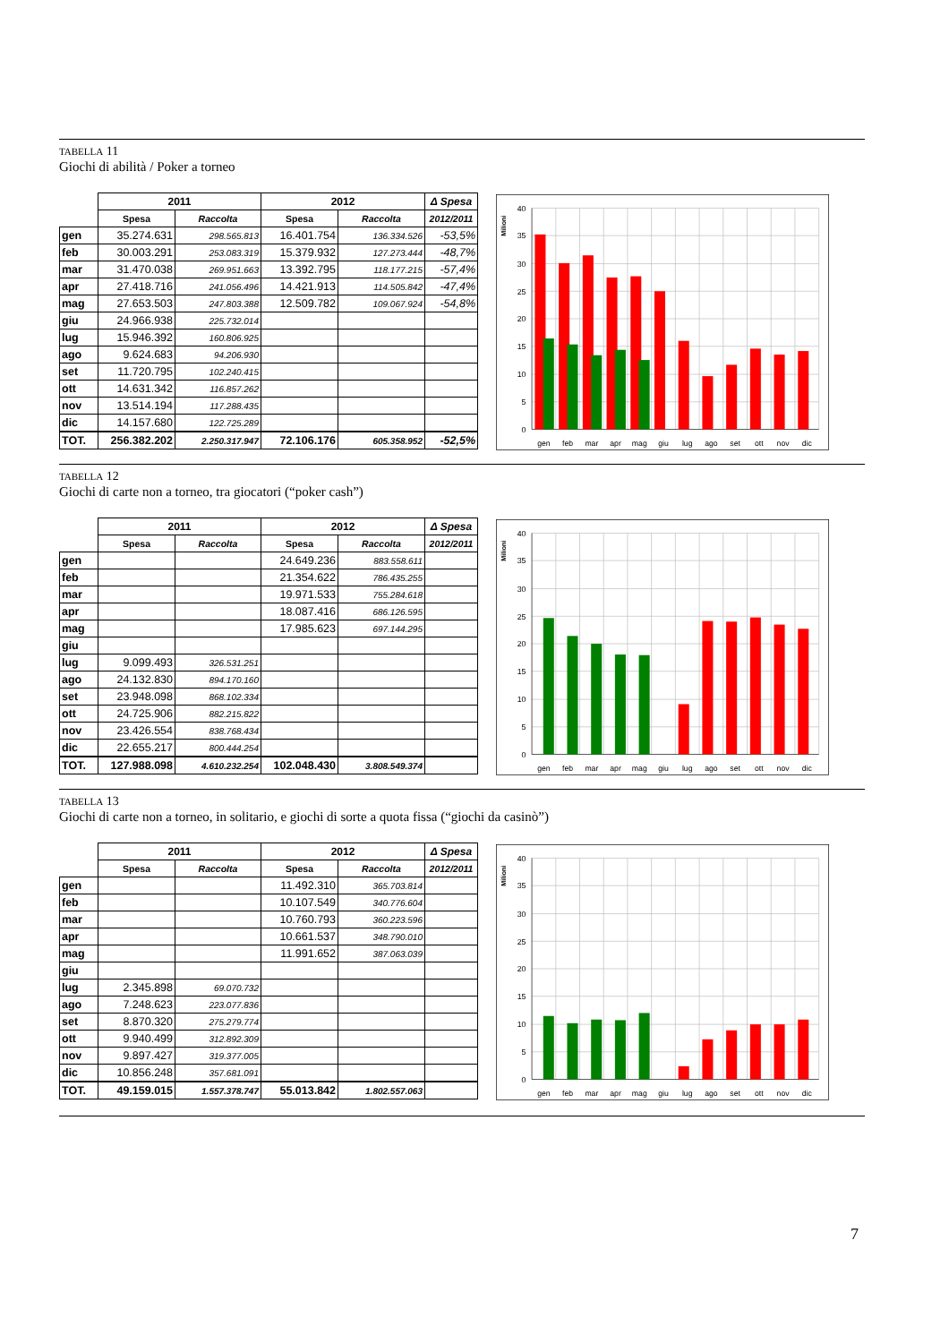TABELLA 11
Giochi di abilità / Poker a torneo
| | 2011 | | 2012 | | Δ Spesa |
| --- | --- | --- | --- | --- | --- |
| | Spesa | Raccolta | Spesa | Raccolta | 2012/2011 |
| gen | 35.274.631 | 298.565.813 | 16.401.754 | 136.334.526 | -53,5% |
| feb | 30.003.291 | 253.083.319 | 15.379.932 | 127.273.444 | -48,7% |
| mar | 31.470.038 | 269.951.663 | 13.392.795 | 118.177.215 | -57,4% |
| apr | 27.418.716 | 241.056.496 | 14.421.913 | 114.505.842 | -47,4% |
| mag | 27.653.503 | 247.803.388 | 12.509.782 | 109.067.924 | -54,8% |
| giu | 24.966.938 | 225.732.014 | | | |
| lug | 15.946.392 | 160.806.925 | | | |
| ago | 9.624.683 | 94.206.930 | | | |
| set | 11.720.795 | 102.240.415 | | | |
| ott | 14.631.342 | 116.857.262 | | | |
| nov | 13.514.194 | 117.288.435 | | | |
| dic | 14.157.680 | 122.725.289 | | | |
| TOT. | 256.382.202 | 2.250.317.947 | 72.106.176 | 605.358.952 | -52,5% |
40
35
30
25
20
15
10
5
0
Milioni
gen
feb
mar
apr
mag
giu
lug
ago
set
ott
nov
dic
TABELLA 12
Giochi di carte non a torneo, tra giocatori (“poker cash”)
| | 2011 | | 2012 | | Δ Spesa |
| --- | --- | --- | --- | --- | --- |
| | Spesa | Raccolta | Spesa | Raccolta | 2012/2011 |
| gen | | | 24.649.236 | 883.558.611 | |
| feb | | | 21.354.622 | 786.435.255 | |
| mar | | | 19.971.533 | 755.284.618 | |
| apr | | | 18.087.416 | 686.126.595 | |
| mag | | | 17.985.623 | 697.144.295 | |
| giu | | | | | |
| lug | 9.099.493 | 326.531.251 | | | |
| ago | 24.132.830 | 894.170.160 | | | |
| set | 23.948.098 | 868.102.334 | | | |
| ott | 24.725.906 | 882.215.822 | | | |
| nov | 23.426.554 | 838.768.434 | | | |
| dic | 22.655.217 | 800.444.254 | | | |
| TOT. | 127.988.098 | 4.610.232.254 | 102.048.430 | 3.808.549.374 | |
40
35
30
25
20
15
10
5
0
Milioni
gen
feb
mar
apr
mag
giu
lug
ago
set
ott
nov
dic
TABELLA 13
Giochi di carte non a torneo, in solitario, e giochi di sorte a quota fissa (“giochi da casinò”)
| | 2011 | | 2012 | | Δ Spesa |
| --- | --- | --- | --- | --- | --- |
| | Spesa | Raccolta | Spesa | Raccolta | 2012/2011 |
| gen | | | 11.492.310 | 365.703.814 | |
| feb | | | 10.107.549 | 340.776.604 | |
| mar | | | 10.760.793 | 360.223.596 | |
| apr | | | 10.661.537 | 348.790.010 | |
| mag | | | 11.991.652 | 387.063.039 | |
| giu | | | | | |
| lug | 2.345.898 | 69.070.732 | | | |
| ago | 7.248.623 | 223.077.836 | | | |
| set | 8.870.320 | 275.279.774 | | | |
| ott | 9.940.499 | 312.892.309 | | | |
| nov | 9.897.427 | 319.377.005 | | | |
| dic | 10.856.248 | 357.681.091 | | | |
| TOT. | 49.159.015 | 1.557.378.747 | 55.013.842 | 1.802.557.063 | |
40
35
30
25
20
15
10
5
0
Milioni
gen
feb
mar
apr
mag
giu
lug
ago
set
ott
nov
dic
7